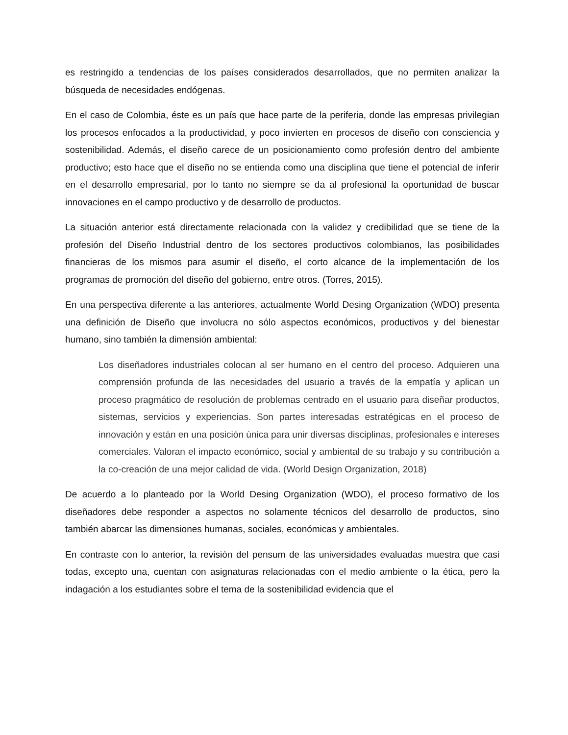es restringido a tendencias de los países considerados desarrollados, que no permiten analizar la búsqueda de necesidades endógenas.
En el caso de Colombia, éste es un país que hace parte de la periferia, donde las empresas privilegian los procesos enfocados a la productividad, y poco invierten en procesos de diseño con consciencia y sostenibilidad. Además, el diseño carece de un posicionamiento como profesión dentro del ambiente productivo; esto hace que el diseño no se entienda como una disciplina que tiene el potencial de inferir en el desarrollo empresarial, por lo tanto no siempre se da al profesional la oportunidad de buscar innovaciones en el campo productivo y de desarrollo de productos.
La situación anterior está directamente relacionada con la validez y credibilidad que se tiene de la profesión del Diseño Industrial dentro de los sectores productivos colombianos, las posibilidades financieras de los mismos para asumir el diseño, el corto alcance de la implementación de los programas de promoción del diseño del gobierno, entre otros. (Torres, 2015).
En una perspectiva diferente a las anteriores, actualmente World Desing Organization (WDO) presenta una definición de Diseño que involucra no sólo aspectos económicos, productivos y del bienestar humano, sino también la dimensión ambiental:
Los diseñadores industriales colocan al ser humano en el centro del proceso. Adquieren una comprensión profunda de las necesidades del usuario a través de la empatía y aplican un proceso pragmático de resolución de problemas centrado en el usuario para diseñar productos, sistemas, servicios y experiencias. Son partes interesadas estratégicas en el proceso de innovación y están en una posición única para unir diversas disciplinas, profesionales e intereses comerciales. Valoran el impacto económico, social y ambiental de su trabajo y su contribución a la co-creación de una mejor calidad de vida. (World Design Organization, 2018)
De acuerdo a lo planteado por la World Desing Organization (WDO), el proceso formativo de los diseñadores debe responder a aspectos no solamente técnicos del desarrollo de productos, sino también abarcar las dimensiones humanas, sociales, económicas y ambientales.
En contraste con lo anterior, la revisión del pensum de las universidades evaluadas muestra que casi todas, excepto una, cuentan con asignaturas relacionadas con el medio ambiente o la ética, pero la indagación a los estudiantes sobre el tema de la sostenibilidad evidencia que el